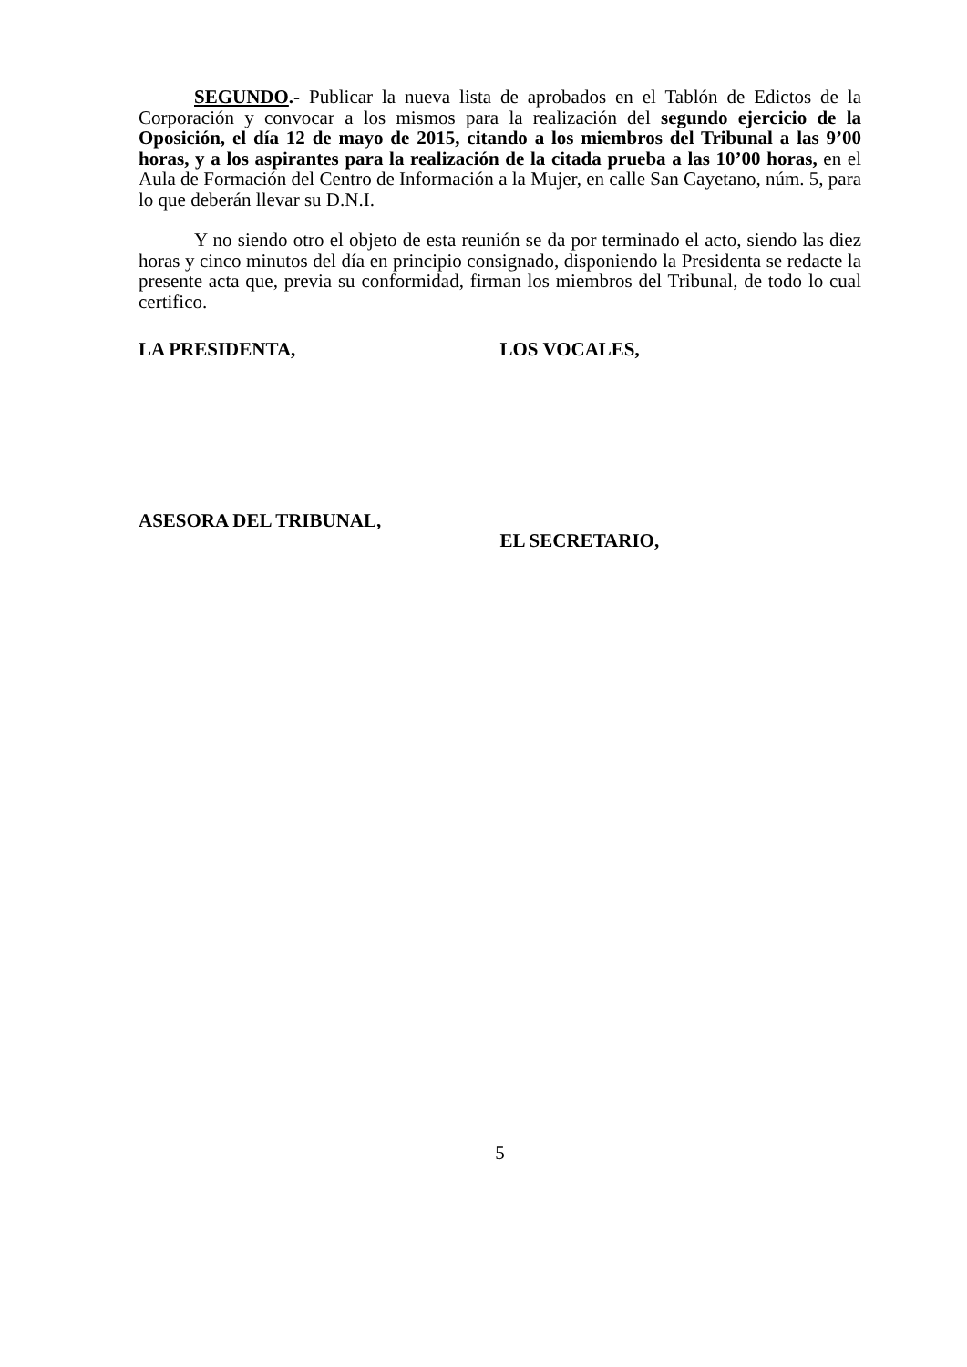SEGUNDO.- Publicar la nueva lista de aprobados en el Tablón de Edictos de la Corporación y convocar a los mismos para la realización del segundo ejercicio de la Oposición, el día 12 de mayo de 2015, citando a los miembros del Tribunal a las 9’00 horas, y a los aspirantes para la realización de la citada prueba a las 10’00 horas, en el Aula de Formación del Centro de Información a la Mujer, en calle San Cayetano, núm. 5, para lo que deberán llevar su D.N.I.
Y no siendo otro el objeto de esta reunión se da por terminado el acto, siendo las diez horas y cinco minutos del día en principio consignado, disponiendo la Presidenta se redacte la presente acta que, previa su conformidad, firman los miembros del Tribunal, de todo lo cual certifico.
LA PRESIDENTA, LOS VOCALES,
ASESORA DEL TRIBUNAL,
EL SECRETARIO,
5